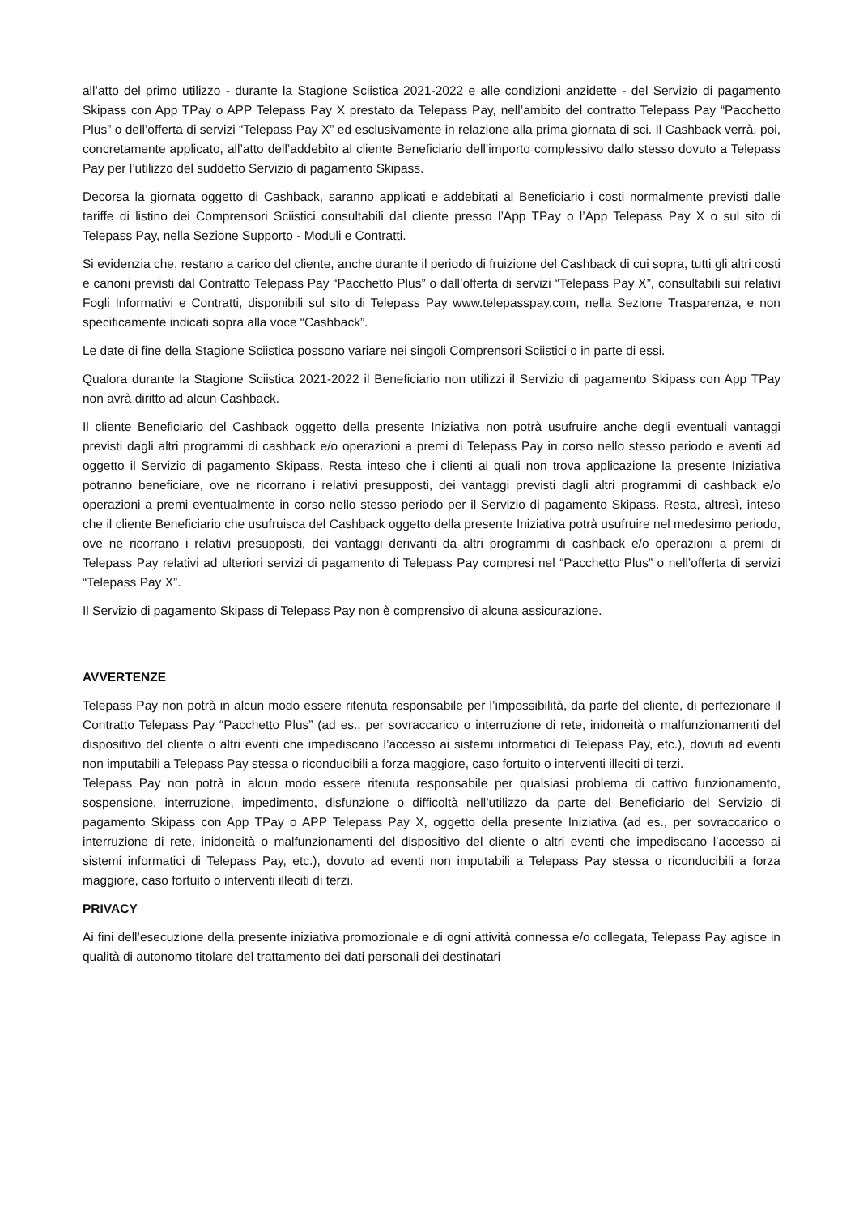all’atto del primo utilizzo - durante la Stagione Sciistica 2021-2022 e alle condizioni anzidette - del Servizio di pagamento Skipass con App TPay o APP Telepass Pay X prestato da Telepass Pay, nell’ambito del contratto Telepass Pay “Pacchetto Plus” o dell’offerta di servizi “Telepass Pay X” ed esclusivamente in relazione alla prima giornata di sci. Il Cashback verrà, poi, concretamente applicato, all’atto dell’addebito al cliente Beneficiario dell’importo complessivo dallo stesso dovuto a Telepass Pay per l’utilizzo del suddetto Servizio di pagamento Skipass.
Decorsa la giornata oggetto di Cashback, saranno applicati e addebitati al Beneficiario i costi normalmente previsti dalle tariffe di listino dei Comprensori Sciistici consultabili dal cliente presso l’App TPay o l’App Telepass Pay X o sul sito di Telepass Pay, nella Sezione Supporto - Moduli e Contratti.
Si evidenzia che, restano a carico del cliente, anche durante il periodo di fruizione del Cashback di cui sopra, tutti gli altri costi e canoni previsti dal Contratto Telepass Pay “Pacchetto Plus” o dall’offerta di servizi “Telepass Pay X”, consultabili sui relativi Fogli Informativi e Contratti, disponibili sul sito di Telepass Pay www.telepasspay.com, nella Sezione Trasparenza, e non specificamente indicati sopra alla voce “Cashback”.
Le date di fine della Stagione Sciistica possono variare nei singoli Comprensori Sciistici o in parte di essi.
Qualora durante la Stagione Sciistica 2021-2022 il Beneficiario non utilizzi il Servizio di pagamento Skipass con App TPay non avrà diritto ad alcun Cashback.
Il cliente Beneficiario del Cashback oggetto della presente Iniziativa non potrà usufruire anche degli eventuali vantaggi previsti dagli altri programmi di cashback e/o operazioni a premi di Telepass Pay in corso nello stesso periodo e aventi ad oggetto il Servizio di pagamento Skipass. Resta inteso che i clienti ai quali non trova applicazione la presente Iniziativa potranno beneficiare, ove ne ricorrano i relativi presupposti, dei vantaggi previsti dagli altri programmi di cashback e/o operazioni a premi eventualmente in corso nello stesso periodo per il Servizio di pagamento Skipass. Resta, altresì, inteso che il cliente Beneficiario che usufruisca del Cashback oggetto della presente Iniziativa potrà usufruire nel medesimo periodo, ove ne ricorrano i relativi presupposti, dei vantaggi derivanti da altri programmi di cashback e/o operazioni a premi di Telepass Pay relativi ad ulteriori servizi di pagamento di Telepass Pay compresi nel “Pacchetto Plus” o nell’offerta di servizi “Telepass Pay X”.
Il Servizio di pagamento Skipass di Telepass Pay non è comprensivo di alcuna assicurazione.
AVVERTENZE
Telepass Pay non potrà in alcun modo essere ritenuta responsabile per l’impossibilità, da parte del cliente, di perfezionare il Contratto Telepass Pay “Pacchetto Plus” (ad es., per sovraccarico o interruzione di rete, inidoneità o malfunzionamenti del dispositivo del cliente o altri eventi che impediscano l’accesso ai sistemi informatici di Telepass Pay, etc.), dovuti ad eventi non imputabili a Telepass Pay stessa o riconducibili a forza maggiore, caso fortuito o interventi illeciti di terzi.
Telepass Pay non potrà in alcun modo essere ritenuta responsabile per qualsiasi problema di cattivo funzionamento, sospensione, interruzione, impedimento, disfunzione o difficoltà nell’utilizzo da parte del Beneficiario del Servizio di pagamento Skipass con App TPay o APP Telepass Pay X, oggetto della presente Iniziativa (ad es., per sovraccarico o interruzione di rete, inidoneità o malfunzionamenti del dispositivo del cliente o altri eventi che impediscano l’accesso ai sistemi informatici di Telepass Pay, etc.), dovuto ad eventi non imputabili a Telepass Pay stessa o riconducibili a forza maggiore, caso fortuito o interventi illeciti di terzi.
PRIVACY
Ai fini dell’esecuzione della presente iniziativa promozionale e di ogni attività connessa e/o collegata, Telepass Pay agisce in qualità di autonomo titolare del trattamento dei dati personali dei destinatari